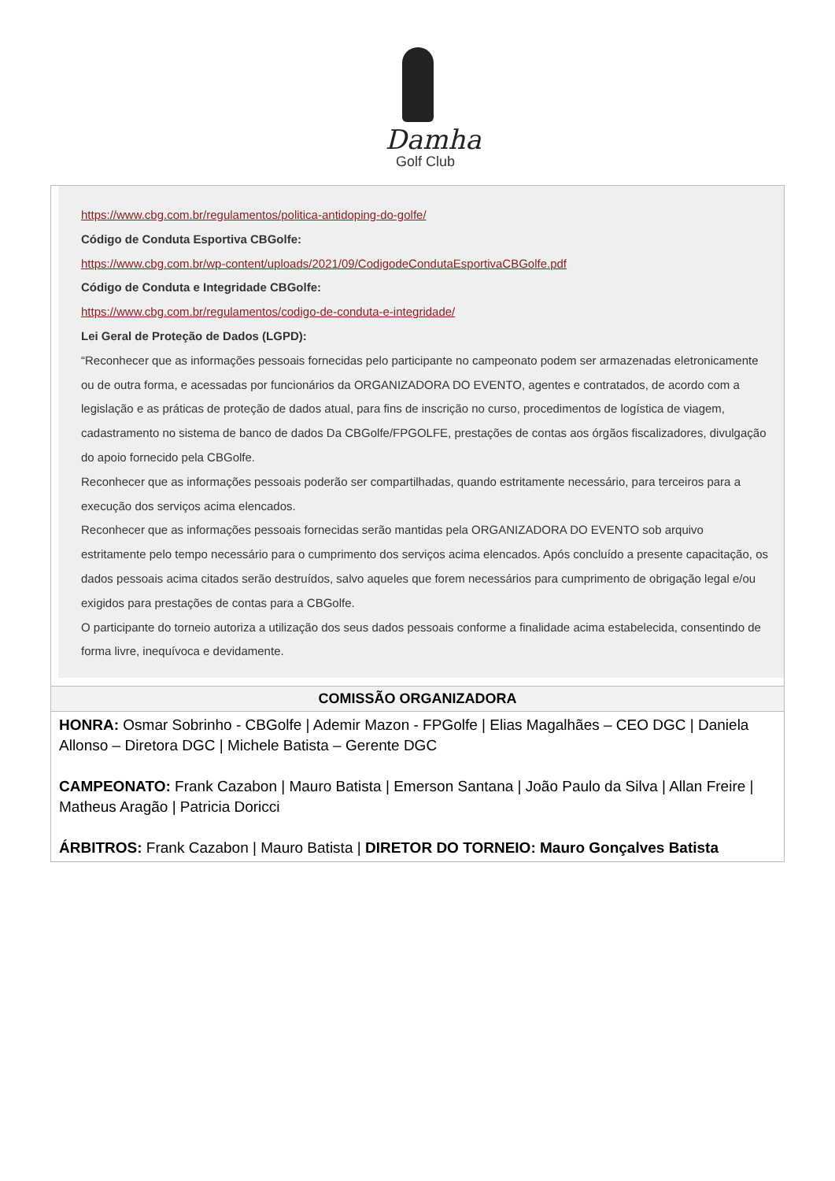Damha
Golf Club
https://www.cbg.com.br/regulamentos/politica-antidoping-do-golfe/
Código de Conduta Esportiva CBGolfe:
https://www.cbg.com.br/wp-content/uploads/2021/09/CodigodeCondutaEsportivaCBGolfe.pdf
Código de Conduta e Integridade CBGolfe:
https://www.cbg.com.br/regulamentos/codigo-de-conduta-e-integridade/
Lei Geral de Proteção de Dados (LGPD):
“Reconhecer que as informações pessoais fornecidas pelo participante no campeonato podem ser armazenadas eletronicamente ou de outra forma, e acessadas por funcionários da ORGANIZADORA DO EVENTO, agentes e contratados, de acordo com a legislação e as práticas de proteção de dados atual, para fins de inscrição no curso, procedimentos de logística de viagem, cadastramento no sistema de banco de dados Da CBGolfe/FPGOLFE, prestações de contas aos órgãos fiscalizadores, divulgação do apoio fornecido pela CBGolfe.
Reconhecer que as informações pessoais poderão ser compartilhadas, quando estritamente necessário, para terceiros para a execução dos serviços acima elencados.
Reconhecer que as informações pessoais fornecidas serão mantidas pela ORGANIZADORA DO EVENTO sob arquivo estritamente pelo tempo necessário para o cumprimento dos serviços acima elencados. Após concluído a presente capacitação, os dados pessoais acima citados serão destruídos, salvo aqueles que forem necessários para cumprimento de obrigação legal e/ou exigidos para prestações de contas para a CBGolfe.
O participante do torneio autoriza a utilização dos seus dados pessoais conforme a finalidade acima estabelecida, consentindo de forma livre, inequívoca e devidamente.
COMISSÃO ORGANIZADORA
HONRA: Osmar Sobrinho - CBGolfe | Ademir Mazon - FPGolfe | Elias Magalhães – CEO DGC | Daniela Allonso – Diretora DGC | Michele Batista – Gerente DGC
CAMPEONATO: Frank Cazabon | Mauro Batista | Emerson Santana | João Paulo da Silva | Allan Freire | Matheus Aragão | Patricia Doricci
ÁRBITROS: Frank Cazabon | Mauro Batista | DIRETOR DO TORNEIO: Mauro Gonçalves Batista